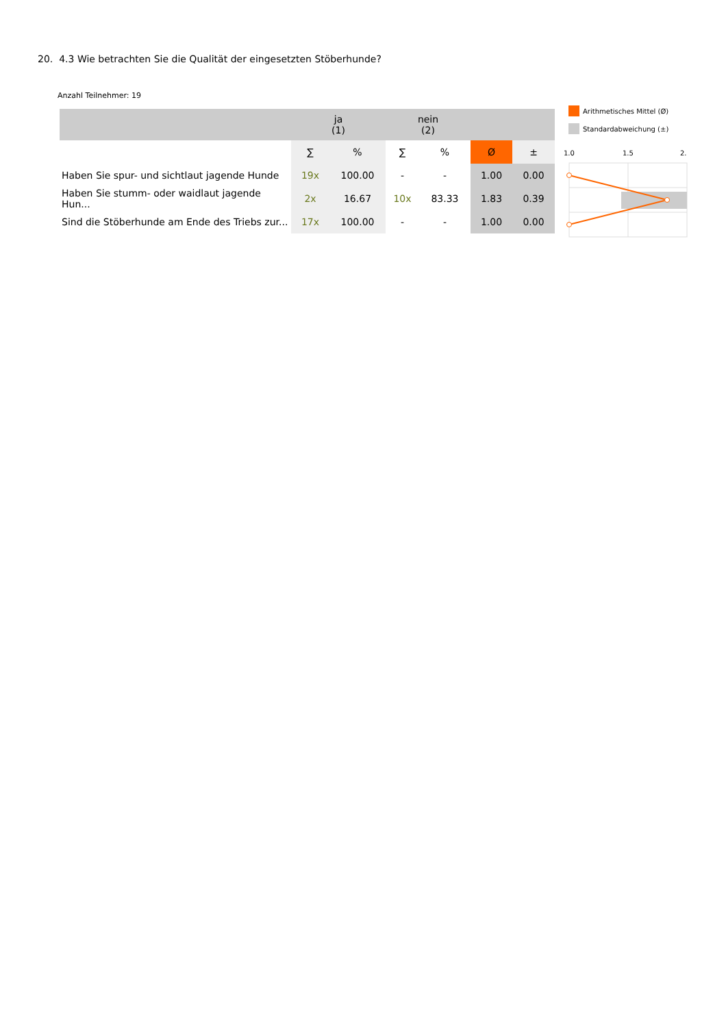20. 4.3 Wie betrachten Sie die Qualität der eingesetzten Stöberhunde?
Anzahl Teilnehmer: 19
| | ja (1) | | nein (2) | | | |
| --- | --- | --- | --- | --- | --- | --- |
| | ∑ | % | ∑ | % | Ø | ± |
| Haben Sie spur- und sichtlaut jagende Hunde | 19x | 100.00 | - | - | 1.00 | 0.00 |
| Haben Sie stumm- oder waidlaut jagende Hun... | 2x | 16.67 | 10x | 83.33 | 1.83 | 0.39 |
| Sind die Stöberhunde am Ende des Triebs zur... | 17x | 100.00 | - | - | 1.00 | 0.00 |
Arithmetisches Mittel (Ø)
Standardabweichung (±)
1.0
1.5
2.